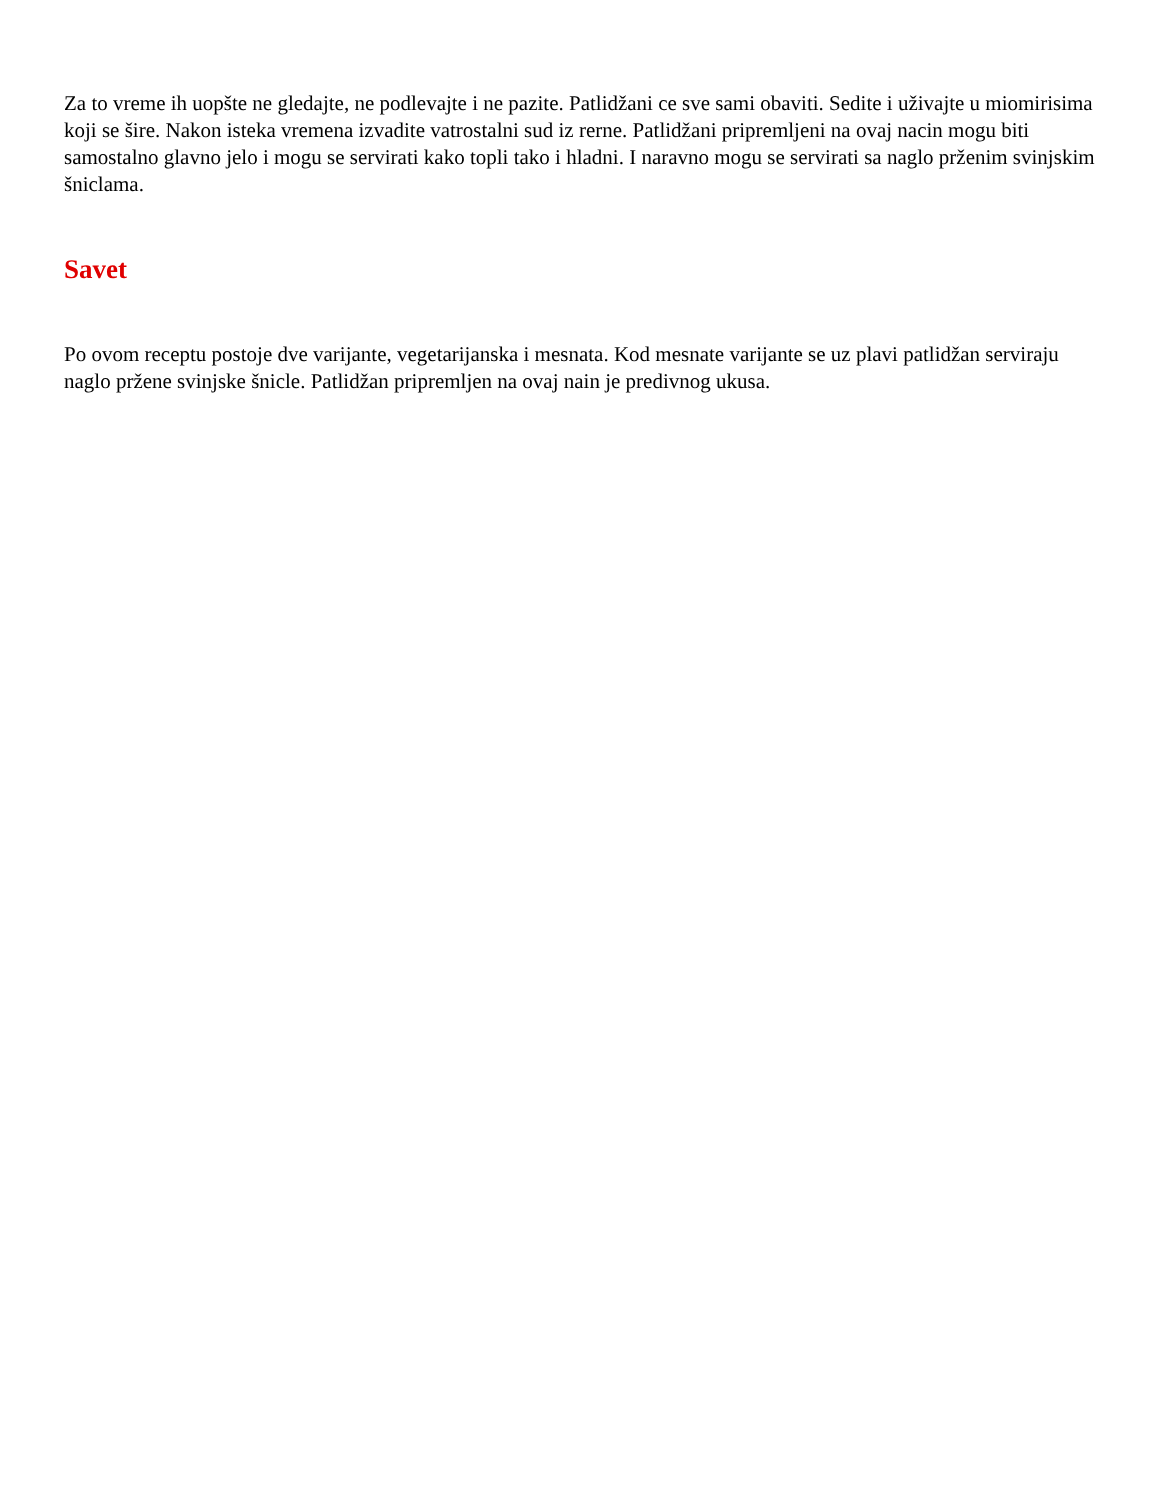Za to vreme ih uopšte ne gledajte, ne podlevajte i ne pazite. Patlidžani ce sve sami obaviti. Sedite i uživajte u miomirisima koji se šire. Nakon isteka vremena izvadite vatrostalni sud iz rerne. Patlidžani pripremljeni na ovaj nacin mogu biti samostalno glavno jelo i mogu se servirati kako topli tako i hladni. I naravno mogu se servirati sa naglo prženim svinjskim šniclama.
Savet
Po ovom receptu postoje dve varijante, vegetarijanska i mesnata. Kod mesnate varijante se uz plavi patlidžan serviraju naglo pržene svinjske šnicle. Patlidžan pripremljen na ovaj nain je predivnog ukusa.